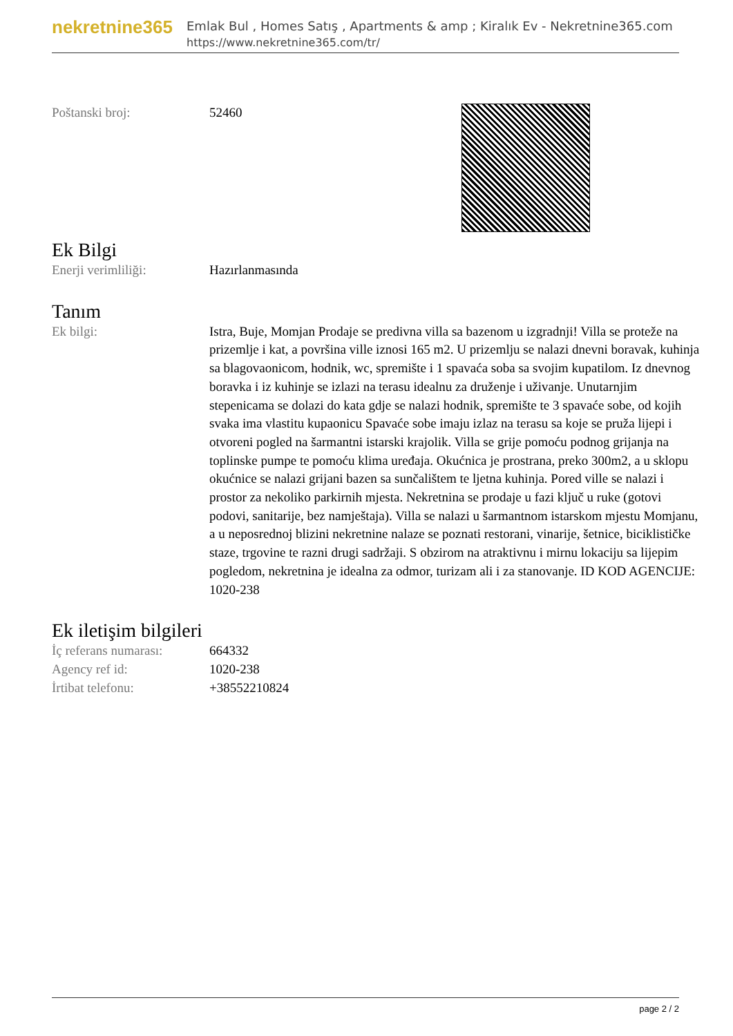nekretnine365
Emlak Bul , Homes Satış , Apartments & amp ; Kiralık Ev - Nekretnine365.com
https://www.nekretnine365.com/tr/
| Poštanski broj: | 52460 |
Ek Bilgi
| Enerji verimliliği: | Hazırlanmasında |
Tanım
| Ek bilgi: | Istra, Buje, Momjan Prodaje se predivna villa sa bazenom u izgradnji! Villa se proteže na prizemlje i kat, a površina ville iznosi 165 m2. U prizemlju se nalazi dnevni boravak, kuhinja sa blagovaonicom, hodnik, wc, spremište i 1 spavaća soba sa svojim kupatilom. Iz dnevnog boravka i iz kuhinje se izlazi na terasu idealnu za druženje i uživanje. Unutarnjim stepenicama se dolazi do kata gdje se nalazi hodnik, spremište te 3 spavaće sobe, od kojih svaka ima vlastitu kupaonicu Spavaće sobe imaju izlaz na terasu sa koje se pruža lijepi i otvoreni pogled na šarmantni istarski krajolik. Villa se grije pomoću podnog grijanja na toplinske pumpe te pomoću klima uređaja. Okućnica je prostrana, preko 300m2, a u sklopu okućnice se nalazi grijani bazen sa sunčalištem te ljetna kuhinja. Pored ville se nalazi i prostor za nekoliko parkirnih mjesta. Nekretnina se prodaje u fazi ključ u ruke (gotovi podovi, sanitarije, bez namještaja). Villa se nalazi u šarmantnom istarskom mjestu Momjanu, a u neposrednoj blizini nekretnine nalaze se poznati restorani, vinarije, šetnice, biciklističke staze, trgovine te razni drugi sadržaji. S obzirom na atraktivnu i mirnu lokaciju sa lijepim pogledom, nekretnina je idealna za odmor, turizam ali i za stanovanje. ID KOD AGENCIJE: 1020-238 |
Ek iletişim bilgileri
| İç referans numarası: | 664332 |
| Agency ref id: | 1020-238 |
| İrtibat telefonu: | +38552210824 |
page 2 / 2